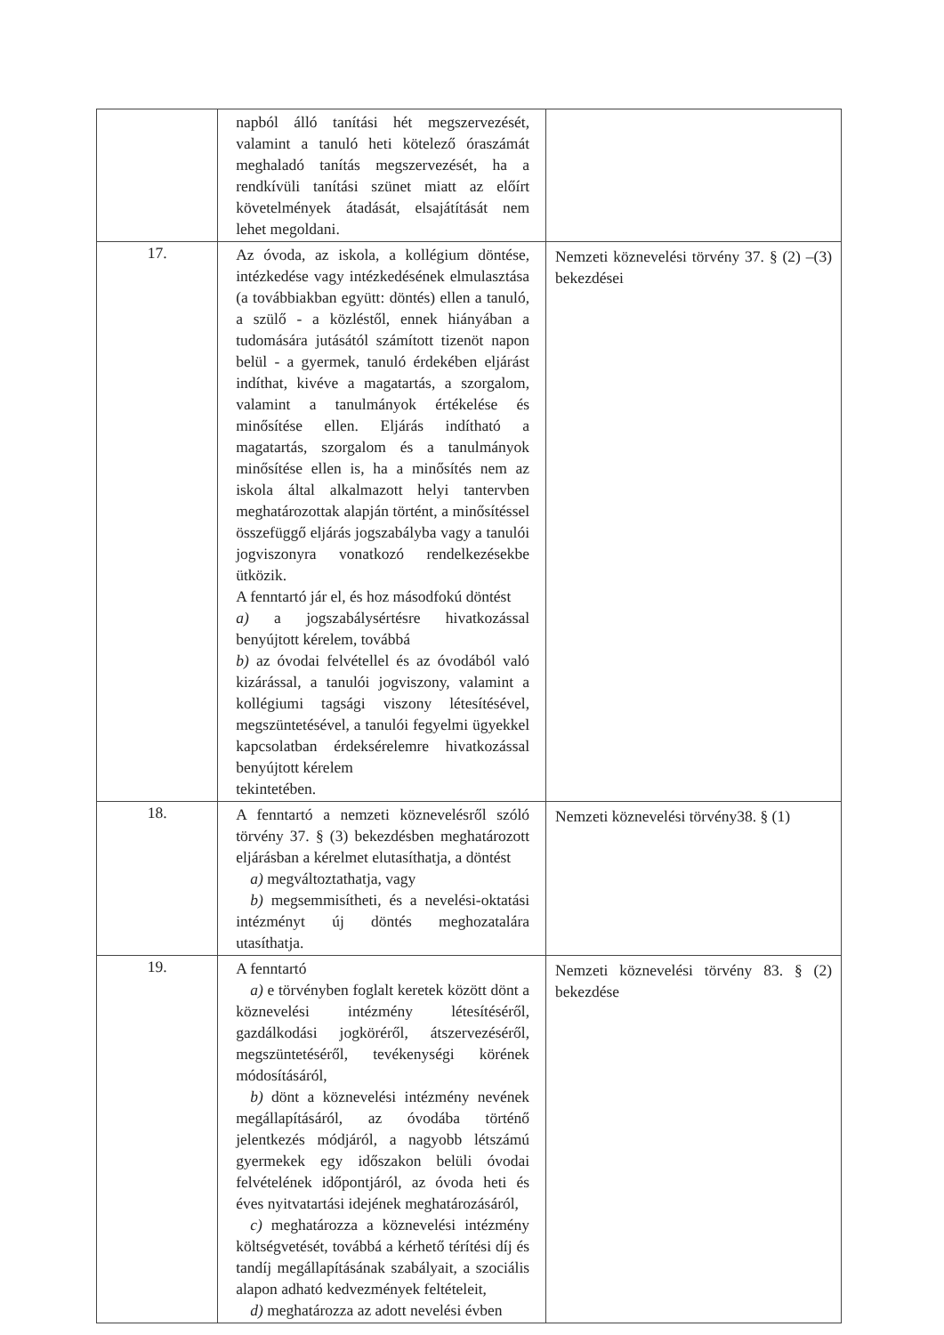| | napból álló tanítási hét megszervezését, valamint a tanuló heti kötelező óraszámát meghaladó tanítás megszervezését, ha a rendkívüli tanítási szünet miatt az előírt követelmények átadását, elsajátítását nem lehet megoldani. | |
| 17. | Az óvoda, az iskola, a kollégium döntése, intézkedése vagy intézkedésének elmulasztása (a továbbiakban együtt: döntés) ellen a tanuló, a szülő - a közléstől, ennek hiányában a tudomására jutásától számított tizenöt napon belül - a gyermek, tanuló érdekében eljárást indíthat, kivéve a magatartás, a szorgalom, valamint a tanulmányok értékelése és minősítése ellen. Eljárás indítható a magatartás, szorgalom és a tanulmányok minősítése ellen is, ha a minősítés nem az iskola által alkalmazott helyi tantervben meghatározottak alapján történt, a minősítéssel összefüggő eljárás jogszabályba vagy a tanulói jogviszonyra vonatkozó rendelkezésekbe ütközik. A fenntartó jár el, és hoz másodfokú döntést a) a jogszabálysértésre hivatkozással benyújtott kérelem, továbbá b) az óvodai felvétellel és az óvodából való kizárással, a tanulói jogviszony, valamint a kollégiumi tagsági viszony létesítésével, megszüntetésével, a tanulói fegyelmi ügyekkel kapcsolatban érdeksérelemre hivatkozással benyújtott kérelem tekintetében. | Nemzeti köznevelési törvény 37. § (2) –(3) bekezdései |
| 18. | A fenntartó a nemzeti köznevelésről szóló törvény 37. § (3) bekezdésben meghatározott eljárásban a kérelmet elutasíthatja, a döntést a) megváltoztathatja, vagy b) megsemmisítheti, és a nevelési-oktatási intézményt új döntés meghozatalára utasíthatja. | Nemzeti köznevelési törvény38. § (1) |
| 19. | A fenntartó a) e törvényben foglalt keretek között dönt a köznevelési intézmény létesítéséről, gazdálkodási jogköréről, átszervezéséről, megszüntetéséről, tevékenységi körének módosításáról, b) dönt a köznevelési intézmény nevének megállapításáról, az óvodába történő jelentkezés módjáról, a nagyobb létszámú gyermekek egy időszakon belüli óvodai felvételének időpontjáról, az óvoda heti és éves nyitvatartási idejének meghatározásáról, c) meghatározza a köznevelési intézmény költségvetését, továbbá a kérhető térítési díj és tandíj megállapításának szabályait, a szociális alapon adható kedvezmények feltételeit, d) meghatározza az adott nevelési évben | Nemzeti köznevelési törvény 83. § (2) bekezdése |